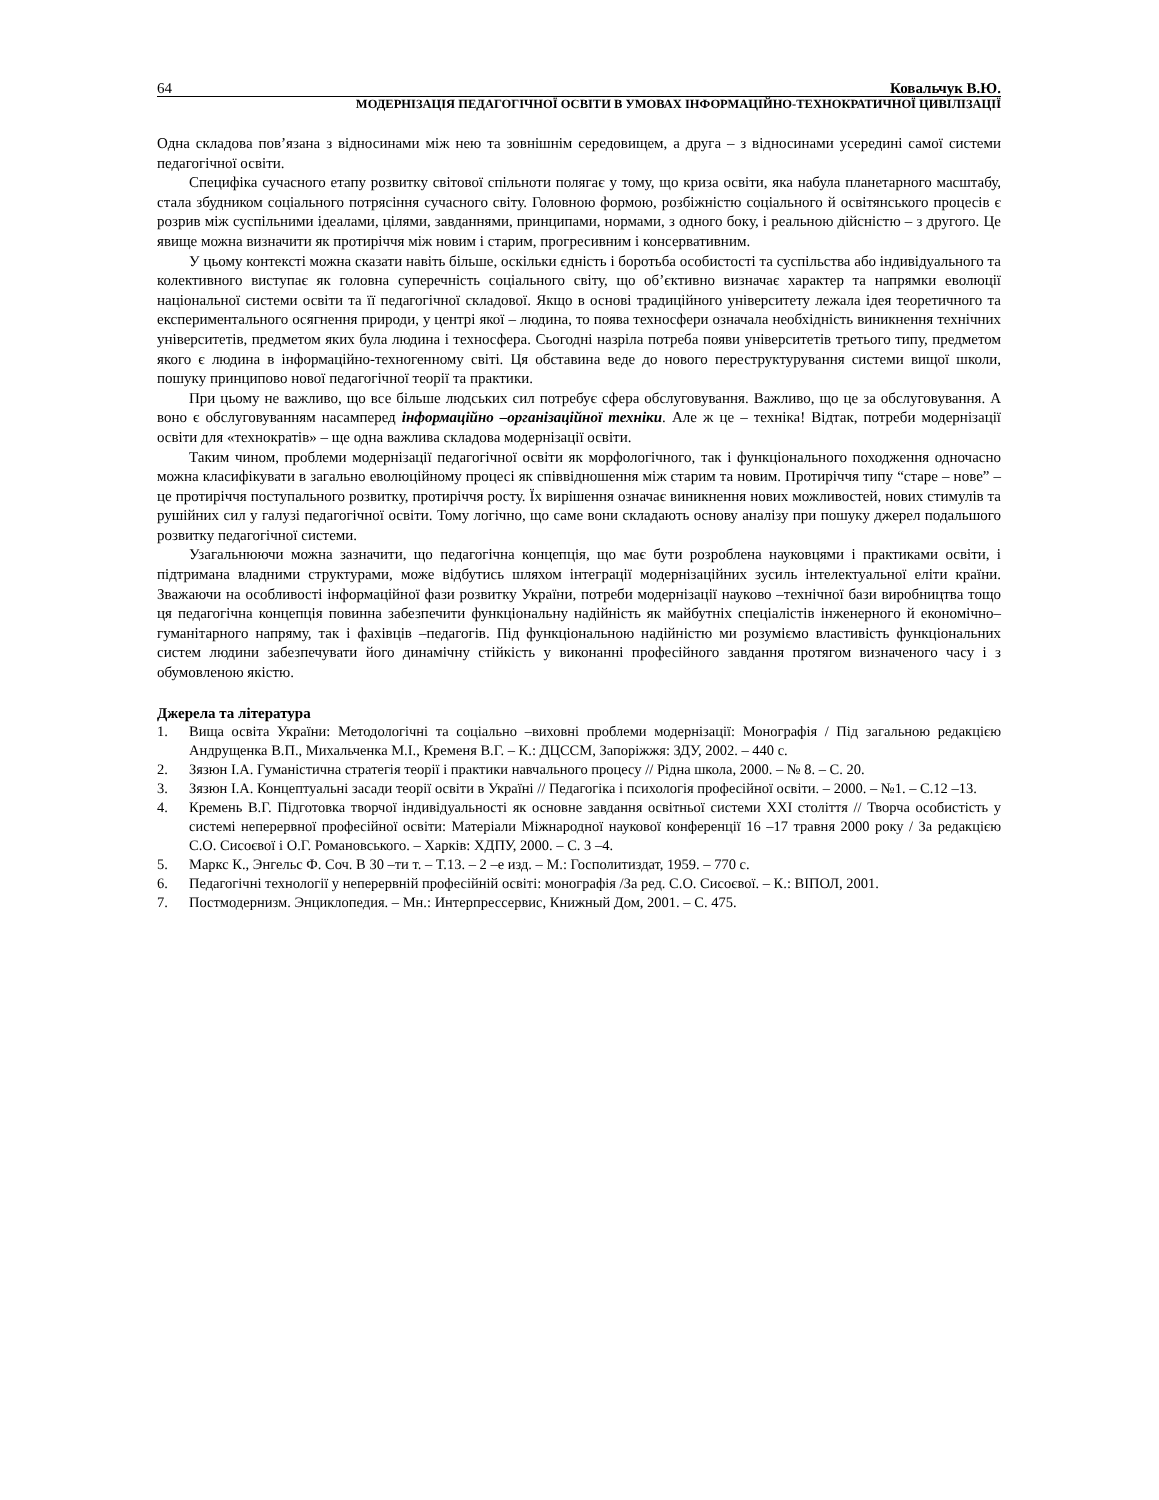64 Ковальчук В.Ю.
МОДЕРНІЗАЦІЯ ПЕДАГОГІЧНОЇ ОСВІТИ В УМОВАХ ІНФОРМАЦІЙНО-ТЕХНОКРАТИЧНОЇ ЦИВІЛІЗАЦІЇ
Одна складова пов’язана з відносинами між нею та зовнішнім середовищем, а друга – з відносинами усередині самої системи педагогічної освіти.
Специфіка сучасного етапу розвитку світової спільноти полягає у тому, що криза освіти, яка набула планетарного масштабу, стала збудником соціального потрясіння сучасного світу. Головною формою, розбіжністю соціального й освітянського процесів є розрив між суспільними ідеалами, цілями, завданнями, принципами, нормами, з одного боку, і реальною дійсністю – з другого. Це явище можна визначити як протиріччя між новим і старим, прогресивним і консервативним.
У цьому контексті можна сказати навіть більше, оскільки єдність і боротьба особистості та суспільства або індивідуального та колективного виступає як головна суперечність соціального світу, що об’єктивно визначає характер та напрямки еволюції національної системи освіти та її педагогічної складової. Якщо в основі традиційного університету лежала ідея теоретичного та експериментального осягнення природи, у центрі якої – людина, то поява техносфери означала необхідність виникнення технічних університетів, предметом яких була людина і техносфера. Сьогодні назріла потреба появи університетів третього типу, предметом якого є людина в інформаційно-техногенному світі. Ця обставина веде до нового переструктурування системи вищої школи, пошуку принципово нової педагогічної теорії та практики.
При цьому не важливо, що все більше людських сил потребує сфера обслуговування. Важливо, що це за обслуговування. А воно є обслуговуванням насамперед інформаційно –організаційної техніки. Але ж це – техніка! Відтак, потреби модернізації освіти для «технократів» – ще одна важлива складова модернізації освіти.
Таким чином, проблеми модернізації педагогічної освіти як морфологічного, так і функціонального походження одночасно можна класифікувати в загально еволюційному процесі як співвідношення між старим та новим. Протиріччя типу “старе – нове” – це протиріччя поступального розвитку, протиріччя росту. Їх вирішення означає виникнення нових можливостей, нових стимулів та рушійних сил у галузі педагогічної освіти. Тому логічно, що саме вони складають основу аналізу при пошуку джерел подальшого розвитку педагогічної системи.
Узагальнюючи можна зазначити, що педагогічна концепція, що має бути розроблена науковцями і практиками освіти, і підтримана владними структурами, може відбутись шляхом інтеграції модернізаційних зусиль інтелектуальної еліти країни. Зважаючи на особливості інформаційної фази розвитку України, потреби модернізації науково –технічної бази виробництва тощо ця педагогічна концепція повинна забезпечити функціональну надійність як майбутніх спеціалістів інженерного й економічно–гуманітарного напряму, так і фахівців –педагогів. Під функціональною надійністю ми розуміємо властивість функціональних систем людини забезпечувати його динамічну стійкість у виконанні професійного завдання протягом визначеного часу і з обумовленою якістю.
Джерела та література
1. Вища освіта України: Методологічні та соціально –виховні проблеми модернізації: Монографія / Під загальною редакцією Андрущенка В.П., Михальченка М.І., Кременя В.Г. – К.: ДЦССМ, Запоріжжя: ЗДУ, 2002. – 440 с.
2. Зязюн І.А. Гуманістична стратегія теорії і практики навчального процесу // Рідна школа, 2000. – № 8. – С. 20.
3. Зязюн І.А. Концептуальні засади теорії освіти в Україні // Педагогіка і психологія професійної освіти. – 2000. – №1. – С.12 –13.
4. Кремень В.Г. Підготовка творчої індивідуальності як основне завдання освітньої системи XXI століття // Творча особистість у системі неперервної професійної освіти: Матеріали Міжнародної наукової конференції 16 –17 травня 2000 року / За редакцією С.О. Сисоєвої і О.Г. Романовського. – Харків: ХДПУ, 2000. – С. 3 –4.
5. Маркс К., Энгельс Ф. Соч. В 30 –ти т. – Т.13. – 2 –е изд. – М.: Госполитиздат, 1959. – 770 с.
6. Педагогічні технології у неперервній професійній освіті: монографія /За ред. С.О. Сисоєвої. – К.: ВІПОЛ, 2001.
7. Постмодернизм. Энциклопедия. – Мн.: Интерпрессервис, Книжный Дом, 2001. – С. 475.